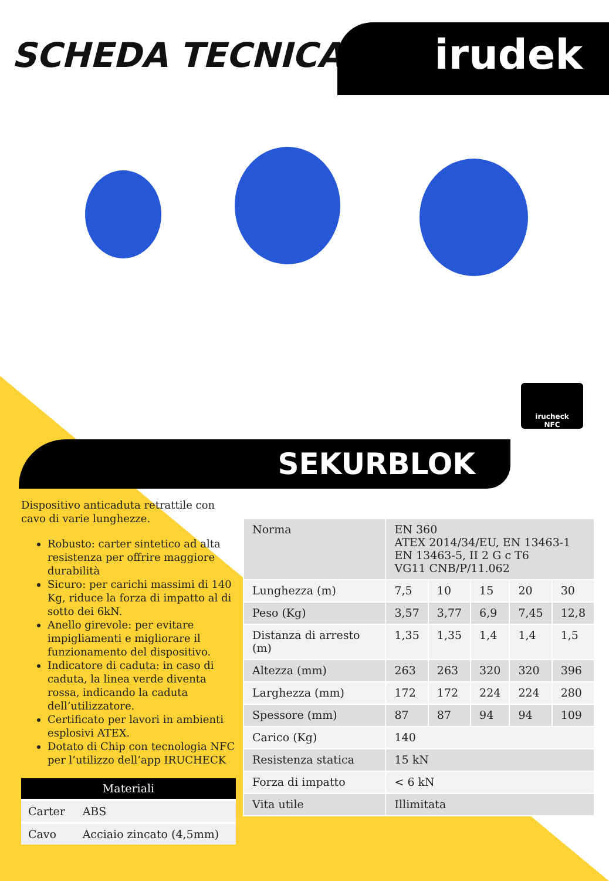SCHEDA TECNICA irudek
irucheck
NFC
SEKURBLOK
Dispositivo anticaduta retrattile con cavo di varie lunghezze.
Robusto: carter sintetico ad alta resistenza per offrire maggiore durabilità
Sicuro: per carichi massimi di 140 Kg, riduce la forza di impatto al di sotto dei 6kN.
Anello girevole: per evitare impigliamenti e migliorare il funzionamento del dispositivo.
Indicatore di caduta: in caso di caduta, la linea verde diventa rossa, indicando la caduta dell’utilizzatore.
Certificato per lavori in ambienti esplosivi ATEX.
Dotato di Chip con tecnologia NFC per l’utilizzo dell’app IRUCHECK
| Materiali | |
| --- | --- |
| Carter | ABS |
| Cavo | Acciaio zincato (4,5mm) |
| Norma | EN 360 ATEX 2014/34/EU, EN 13463-1 EN 13463-5, II 2 G c T6 VG11 CNB/P/11.062 | | | | |
| Lunghezza (m) | 7,5 | 10 | 15 | 20 | 30 |
| Peso (Kg) | 3,57 | 3,77 | 6,9 | 7,45 | 12,8 |
| Distanza di arresto (m) | 1,35 | 1,35 | 1,4 | 1,4 | 1,5 |
| Altezza (mm) | 263 | 263 | 320 | 320 | 396 |
| Larghezza (mm) | 172 | 172 | 224 | 224 | 280 |
| Spessore (mm) | 87 | 87 | 94 | 94 | 109 |
| Carico (Kg) | 140 | | | | |
| Resistenza statica | 15 kN | | | | |
| Forza di impatto | < 6 kN | | | | |
| Vita utile | Illimitata | | | | |